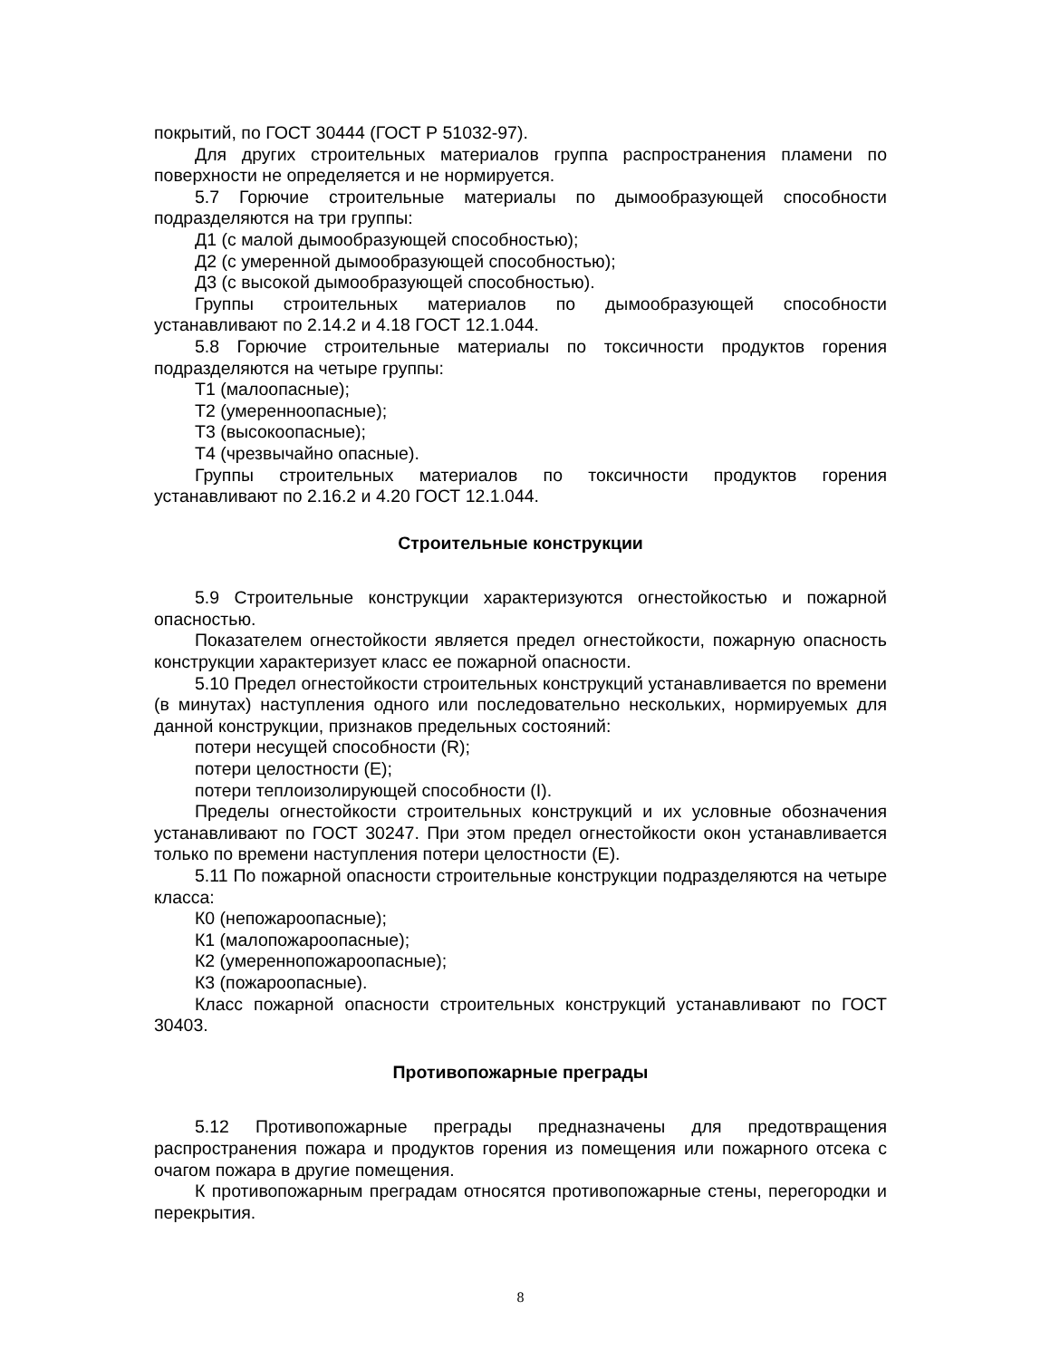покрытий, по ГОСТ 30444 (ГОСТ Р 51032-97).
Для других строительных материалов группа распространения пламени по поверхности не определяется и не нормируется.
5.7 Горючие строительные материалы по дымообразующей способности подразделяются на три группы:
Д1 (с малой дымообразующей способностью);
Д2 (с умеренной дымообразующей способностью);
Д3 (с высокой дымообразующей способностью).
Группы строительных материалов по дымообразующей способности устанавливают по 2.14.2 и 4.18 ГОСТ 12.1.044.
5.8 Горючие строительные материалы по токсичности продуктов горения подразделяются на четыре группы:
Т1 (малоопасные);
Т2 (умеренноопасные);
Т3 (высокоопасные);
Т4 (чрезвычайно опасные).
Группы строительных материалов по токсичности продуктов горения устанавливают по 2.16.2 и 4.20 ГОСТ 12.1.044.
Строительные конструкции
5.9 Строительные конструкции характеризуются огнестойкостью и пожарной опасностью.
Показателем огнестойкости является предел огнестойкости, пожарную опасность конструкции характеризует класс ее пожарной опасности.
5.10 Предел огнестойкости строительных конструкций устанавливается по времени (в минутах) наступления одного или последовательно нескольких, нормируемых для данной конструкции, признаков предельных состояний:
потери несущей способности (R);
потери целостности (E);
потери теплоизолирующей способности (I).
Пределы огнестойкости строительных конструкций и их условные обозначения устанавливают по ГОСТ 30247. При этом предел огнестойкости окон устанавливается только по времени наступления потери целостности (E).
5.11 По пожарной опасности строительные конструкции подразделяются на четыре класса:
К0 (непожароопасные);
К1 (малопожароопасные);
К2 (умереннопожароопасные);
К3 (пожароопасные).
Класс пожарной опасности строительных конструкций устанавливают по ГОСТ 30403.
Противопожарные преграды
5.12 Противопожарные преграды предназначены для предотвращения распространения пожара и продуктов горения из помещения или пожарного отсека с очагом пожара в другие помещения.
К противопожарным преградам относятся противопожарные стены, перегородки и перекрытия.
8